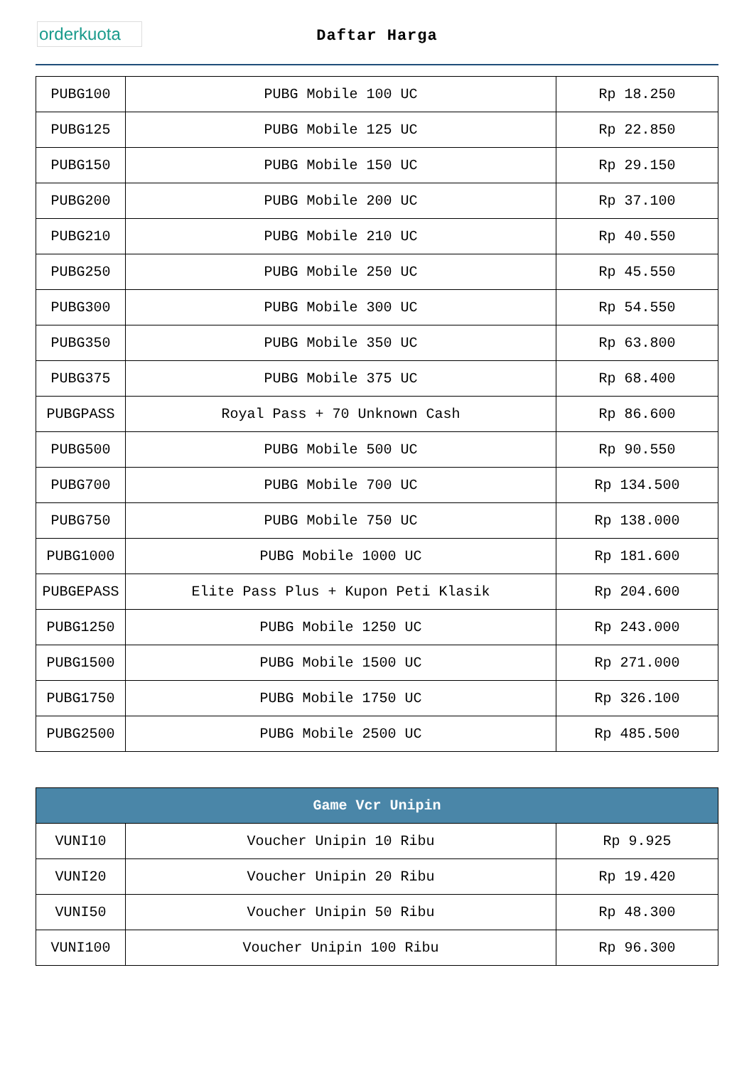orderkuota
Daftar Harga
| PUBG100 | PUBG Mobile 100 UC | Rp 18.250 |
| PUBG125 | PUBG Mobile 125 UC | Rp 22.850 |
| PUBG150 | PUBG Mobile 150 UC | Rp 29.150 |
| PUBG200 | PUBG Mobile 200 UC | Rp 37.100 |
| PUBG210 | PUBG Mobile 210 UC | Rp 40.550 |
| PUBG250 | PUBG Mobile 250 UC | Rp 45.550 |
| PUBG300 | PUBG Mobile 300 UC | Rp 54.550 |
| PUBG350 | PUBG Mobile 350 UC | Rp 63.800 |
| PUBG375 | PUBG Mobile 375 UC | Rp 68.400 |
| PUBGPASS | Royal Pass + 70 Unknown Cash | Rp 86.600 |
| PUBG500 | PUBG Mobile 500 UC | Rp 90.550 |
| PUBG700 | PUBG Mobile 700 UC | Rp 134.500 |
| PUBG750 | PUBG Mobile 750 UC | Rp 138.000 |
| PUBG1000 | PUBG Mobile 1000 UC | Rp 181.600 |
| PUBGEPASS | Elite Pass Plus + Kupon Peti Klasik | Rp 204.600 |
| PUBG1250 | PUBG Mobile 1250 UC | Rp 243.000 |
| PUBG1500 | PUBG Mobile 1500 UC | Rp 271.000 |
| PUBG1750 | PUBG Mobile 1750 UC | Rp 326.100 |
| PUBG2500 | PUBG Mobile 2500 UC | Rp 485.500 |
| Game Vcr Unipin | | |
| --- | --- | --- |
| VUNI10 | Voucher Unipin 10 Ribu | Rp 9.925 |
| VUNI20 | Voucher Unipin 20 Ribu | Rp 19.420 |
| VUNI50 | Voucher Unipin 50 Ribu | Rp 48.300 |
| VUNI100 | Voucher Unipin 100 Ribu | Rp 96.300 |